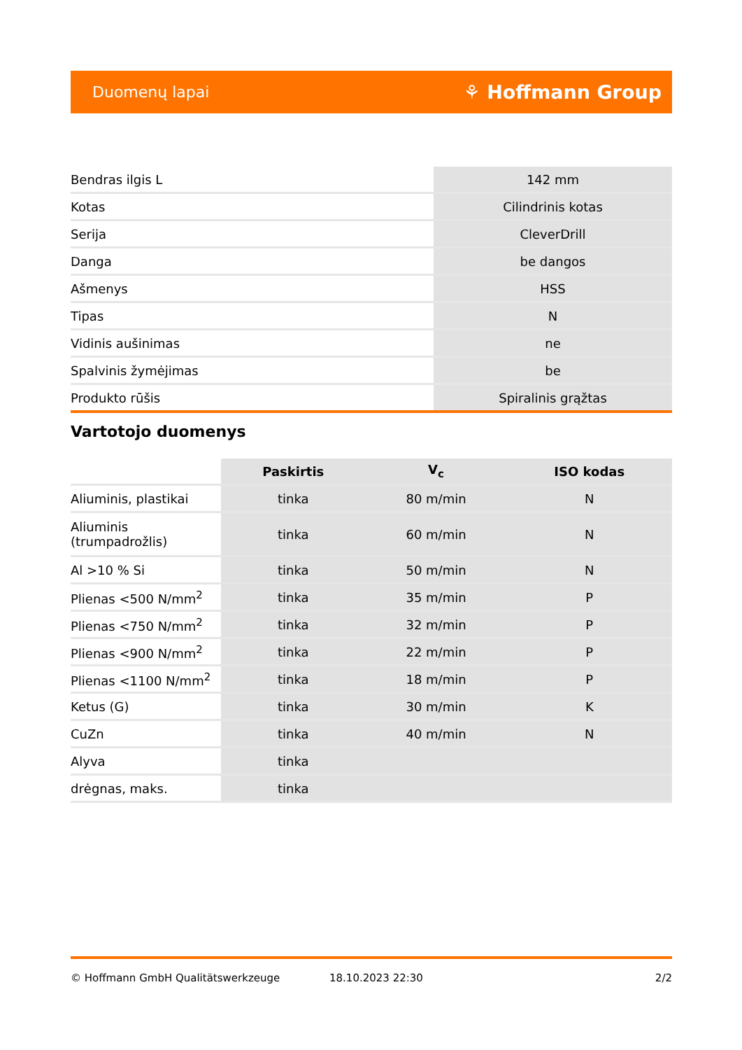Duomenų lapai ⚘ Hoffmann Group
| Bendras ilgis L | 142 mm |
| Kotas | Cilindrinis kotas |
| Serija | CleverDrill |
| Danga | be dangos |
| Ašmenys | HSS |
| Tipas | N |
| Vidinis aušinimas | ne |
| Spalvinis žymėjimas | be |
| Produkto rūšis | Spiralinis grąžtas |
Vartotojo duomenys
| | Paskirtis | V<sub>c</sub> | ISO kodas |
| --- | --- | --- | --- |
| Aliuminis, plastikai | tinka | 80 m/min | N |
| Aliuminis (trumpadrožlis) | tinka | 60 m/min | N |
| Al >10 % Si | tinka | 50 m/min | N |
| Plienas <500 N/mm<sup>2</sup> | tinka | 35 m/min | P |
| Plienas <750 N/mm<sup>2</sup> | tinka | 32 m/min | P |
| Plienas <900 N/mm<sup>2</sup> | tinka | 22 m/min | P |
| Plienas <1100 N/mm<sup>2</sup> | tinka | 18 m/min | P |
| Ketus (G) | tinka | 30 m/min | K |
| CuZn | tinka | 40 m/min | N |
| Alyva | tinka | | |
| drėgnas, maks. | tinka | | |
© Hoffmann GmbH Qualitätswerkzeuge 18.10.2023 22:30 2/2